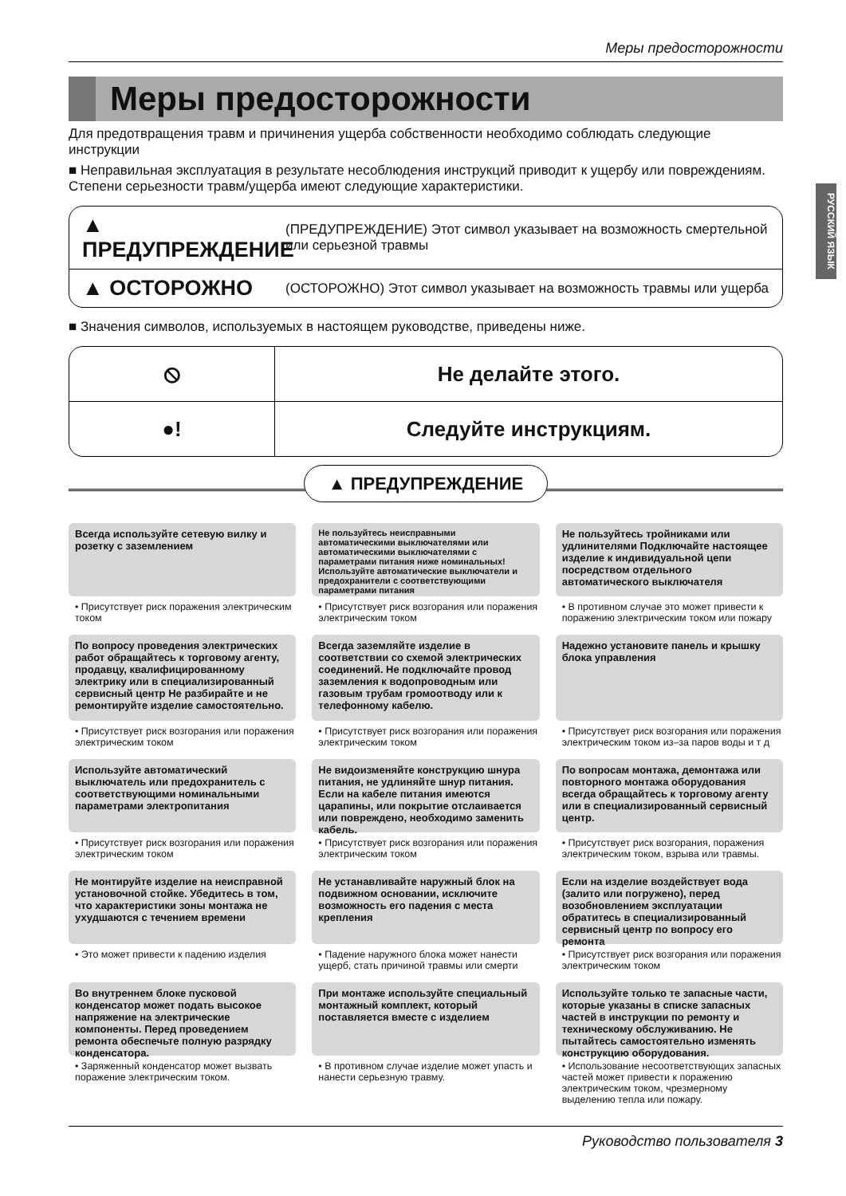РУССКИЙ ЯЗЫК
Меры предосторожности
Меры предосторожности
Для предотвращения травм и причинения ущерба собственности необходимо соблюдать следующие инструкции
■ Неправильная эксплуатация в результате несоблюдения инструкций приводит к ущербу или повреждениям. Степени серьезности травм/ущерба имеют следующие характеристики.
▲ ПРЕДУПРЕЖДЕНИЕ
(ПРЕДУПРЕЖДЕНИЕ) Этот символ указывает на возможность смертельной или серьезной травмы
▲ ОСТОРОЖНО
(ОСТОРОЖНО) Этот символ указывает на возможность травмы или ущерба
■ Значения символов, используемых в настоящем руководстве, приведены ниже.
| ⦸ | Не делайте этого. |
| ●! | Следуйте инструкциям. |
▲ ПРЕДУПРЕЖДЕНИЕ
Всегда используйте сетевую вилку и розетку с заземлением
• Присутствует риск поражения электрическим током
Не пользуйтесь неисправными автоматическими выключателями или автоматическими выключателями с параметрами питания ниже номинальных! Используйте автоматические выключатели и предохранители с соответствующими параметрами питания
• Присутствует риск возгорания или поражения электрическим током
Не пользуйтесь тройниками или удлинителями Подключайте настоящее изделие к индивидуальной цепи посредством отдельного автоматического выключателя
• В противном случае это может привести к поражению электрическим током или пожару
По вопросу проведения электрических работ обращайтесь к торговому агенту, продавцу, квалифицированному электрику или в специализированный сервисный центр Не разбирайте и не ремонтируйте изделие самостоятельно.
• Присутствует риск возгорания или поражения электрическим током
Всегда заземляйте изделие в соответствии со схемой электрических соединений. Не подключайте провод заземления к водопроводным или газовым трубам громоотводу или к телефонному кабелю.
• Присутствует риск возгорания или поражения электрическим током
Надежно установите панель и крышку блока управления
• Присутствует риск возгорания или поражения электрическим током из–за паров воды и т д
Используйте автоматический выключатель или предохранитель с соответствующими номинальными параметрами электропитания
• Присутствует риск возгорания или поражения электрическим током
Не видоизменяйте конструкцию шнура питания, не удлиняйте шнур питания. Если на кабеле питания имеются царапины, или покрытие отслаивается или повреждено, необходимо заменить кабель.
• Присутствует риск возгорания или поражения электрическим током
По вопросам монтажа, демонтажа или повторного монтажа оборудования всегда обращайтесь к торговому агенту или в специализированный сервисный центр.
• Присутствует риск возгорания, поражения электрическим током, взрыва или травмы.
Не монтируйте изделие на неисправной установочной стойке. Убедитесь в том, что характеристики зоны монтажа не ухудшаются с течением времени
• Это может привести к падению изделия
Не устанавливайте наружный блок на подвижном основании, исключите возможность его падения с места крепления
• Падение наружного блока может нанести ущерб, стать причиной травмы или смерти
Если на изделие воздействует вода (залито или погружено), перед возобновлением эксплуатации обратитесь в специализированный сервисный центр по вопросу его ремонта
• Присутствует риск возгорания или поражения электрическим током
Во внутреннем блоке пусковой конденсатор может подать высокое напряжение на электрические компоненты. Перед проведением ремонта обеспечьте полную разрядку конденсатора.
• Заряженный конденсатор может вызвать поражение электрическим током.
При монтаже используйте специальный монтажный комплект, который поставляется вместе с изделием
• В противном случае изделие может упасть и нанести серьезную травму.
Используйте только те запасные части, которые указаны в списке запасных частей в инструкции по ремонту и техническому обслуживанию. Не пытайтесь самостоятельно изменять конструкцию оборудования.
• Использование несоответствующих запасных частей может привести к поражению электрическим током, чрезмерному выделению тепла или пожару.
Руководство пользователя 3